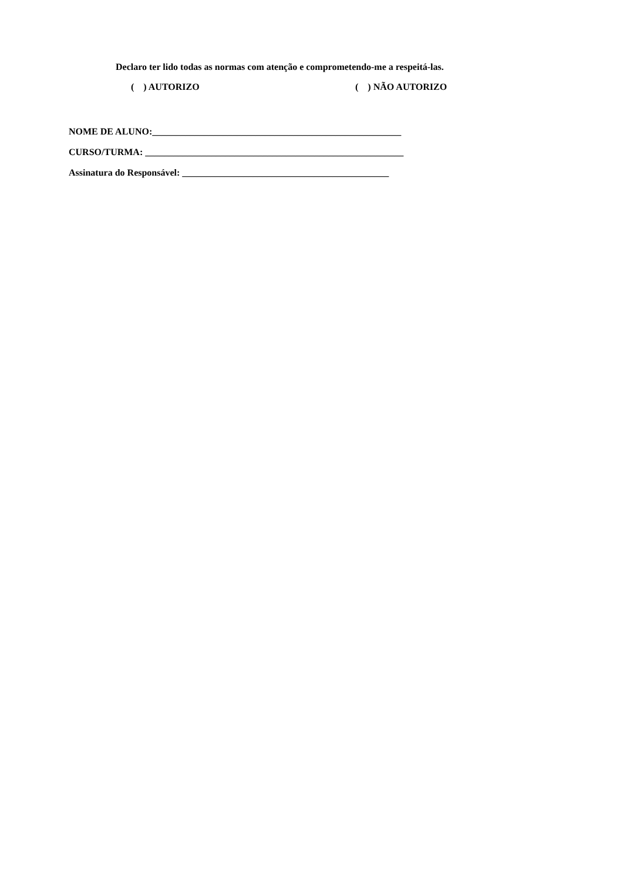Declaro ter lido todas as normas com atenção e comprometendo-me a respeitá-las.
( ) AUTORIZO ( ) NÃO AUTORIZO
NOME DE ALUNO:_____________________________________________________
CURSO/TURMA: _______________________________________________________
Assinatura do Responsável: ____________________________________________